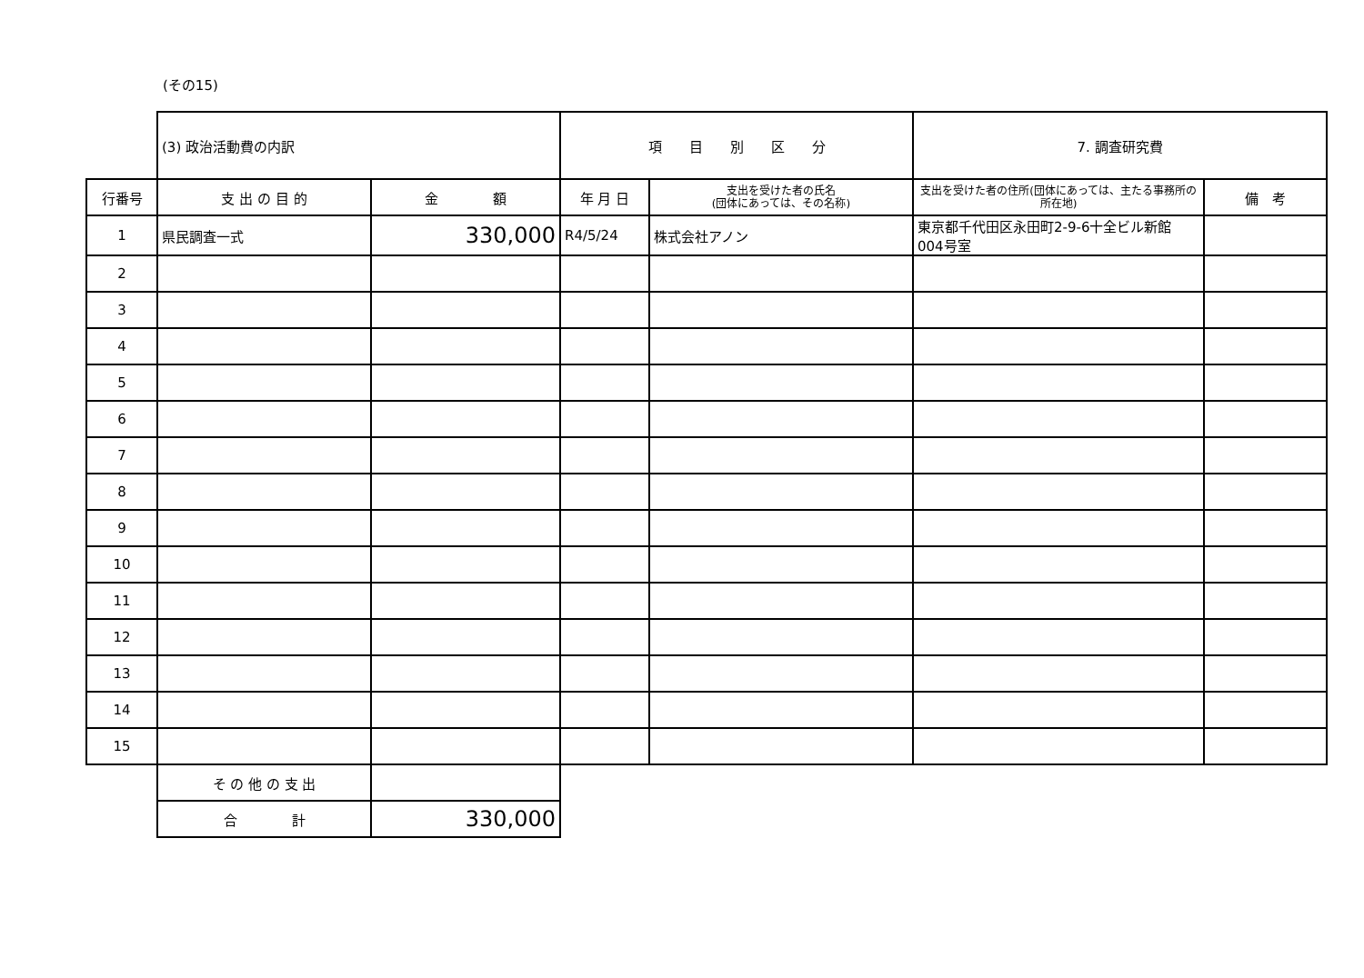(その15)
| | (3) 政治活動費の内訳 | | 項 目 別 区 分 | | 7. 調査研究費 | |
| 行番号 | 支 出 の 目 的 | 金 額 | 年 月 日 | 支出を受けた者の氏名 (団体にあっては、その名称) | 支出を受けた者の住所(団体にあっては、主たる事務所の所在地) | 備 考 |
| 1 | 県民調査一式 | 330,000 | R4/5/24 | 株式会社アノン | 東京都千代田区永田町2-9-6十全ビル新館 004号室 | |
| 2 | | | | | | |
| 3 | | | | | | |
| 4 | | | | | | |
| 5 | | | | | | |
| 6 | | | | | | |
| 7 | | | | | | |
| 8 | | | | | | |
| 9 | | | | | | |
| 10 | | | | | | |
| 11 | | | | | | |
| 12 | | | | | | |
| 13 | | | | | | |
| 14 | | | | | | |
| 15 | | | | | | |
| | そ の 他 の 支 出 | | | | | |
| | 合 計 | 330,000 | | | | |